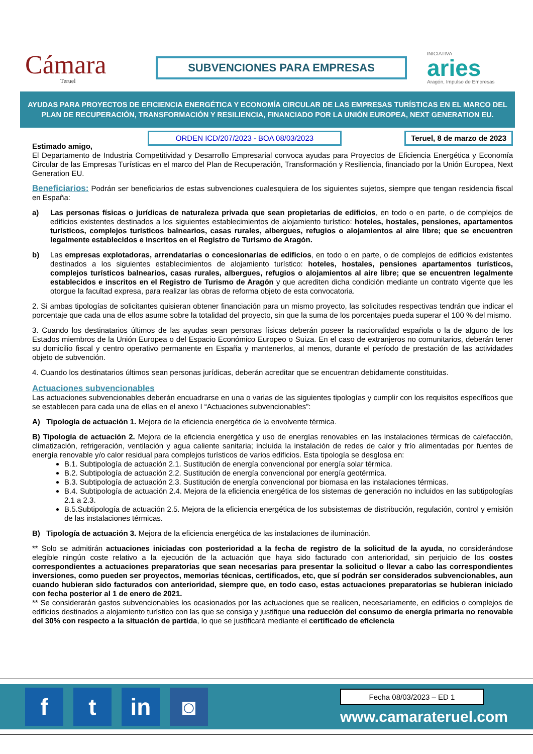Cámara
Teruel
SUBVENCIONES PARA EMPRESAS
INICIATIVA
aries
Aragón, Impulso de Empresas
AYUDAS PARA PROYECTOS DE EFICIENCIA ENERGÉTICA Y ECONOMÍA CIRCULAR DE LAS EMPRESAS TURÍSTICAS EN EL MARCO DEL PLAN DE RECUPERACIÓN, TRANSFORMACIÓN Y RESILIENCIA, FINANCIADO POR LA UNIÓN EUROPEA, NEXT GENERATION EU.
Estimado amigo,
ORDEN ICD/207/2023 - BOA 08/03/2023 Teruel, 8 de marzo de 2023
El Departamento de Industria Competitividad y Desarrollo Empresarial convoca ayudas para Proyectos de Eficiencia Energética y Economía Circular de las Empresas Turísticas en el marco del Plan de Recuperación, Transformación y Resiliencia, financiado por la Unión Europea, Next Generation EU.
Beneficiarios: Podrán ser beneficiarios de estas subvenciones cualesquiera de los siguientes sujetos, siempre que tengan residencia fiscal en España:
a) Las personas físicas o jurídicas de naturaleza privada que sean propietarias de edificios, en todo o en parte, o de complejos de edificios existentes destinados a los siguientes establecimientos de alojamiento turístico: hoteles, hostales, pensiones, apartamentos turísticos, complejos turísticos balnearios, casas rurales, albergues, refugios o alojamientos al aire libre; que se encuentren legalmente establecidos e inscritos en el Registro de Turismo de Aragón.
b) Las empresas explotadoras, arrendatarias o concesionarias de edificios, en todo o en parte, o de complejos de edificios existentes destinados a los siguientes establecimientos de alojamiento turístico: hoteles, hostales, pensiones apartamentos turísticos, complejos turísticos balnearios, casas rurales, albergues, refugios o alojamientos al aire libre; que se encuentren legalmente establecidos e inscritos en el Registro de Turismo de Aragón y que acrediten dicha condición mediante un contrato vigente que les otorgue la facultad expresa, para realizar las obras de reforma objeto de esta convocatoria.
2. Si ambas tipologías de solicitantes quisieran obtener financiación para un mismo proyecto, las solicitudes respectivas tendrán que indicar el porcentaje que cada una de ellos asume sobre la totalidad del proyecto, sin que la suma de los porcentajes pueda superar el 100 % del mismo.
3. Cuando los destinatarios últimos de las ayudas sean personas físicas deberán poseer la nacionalidad española o la de alguno de los Estados miembros de la Unión Europea o del Espacio Económico Europeo o Suiza. En el caso de extranjeros no comunitarios, deberán tener su domicilio fiscal y centro operativo permanente en España y mantenerlos, al menos, durante el período de prestación de las actividades objeto de subvención.
4. Cuando los destinatarios últimos sean personas jurídicas, deberán acreditar que se encuentran debidamente constituidas.
Actuaciones subvencionables
Las actuaciones subvencionables deberán encuadrarse en una o varias de las siguientes tipologías y cumplir con los requisitos específicos que se establecen para cada una de ellas en el anexo I “Actuaciones subvencionables”:
A) Tipología de actuación 1. Mejora de la eficiencia energética de la envolvente térmica.
B) Tipología de actuación 2. Mejora de la eficiencia energética y uso de energías renovables en las instalaciones térmicas de calefacción, climatización, refrigeración, ventilación y agua caliente sanitaria; incluida la instalación de redes de calor y frío alimentadas por fuentes de energía renovable y/o calor residual para complejos turísticos de varios edificios. Esta tipología se desglosa en:
B.1. Subtipología de actuación 2.1. Sustitución de energía convencional por energía solar térmica.
B.2. Subtipología de actuación 2.2. Sustitución de energía convencional por energía geotérmica.
B.3. Subtipología de actuación 2.3. Sustitución de energía convencional por biomasa en las instalaciones térmicas.
B.4. Subtipología de actuación 2.4. Mejora de la eficiencia energética de los sistemas de generación no incluidos en las subtipologías 2.1 a 2.3.
B.5.Subtipología de actuación 2.5. Mejora de la eficiencia energética de los subsistemas de distribución, regulación, control y emisión de las instalaciones térmicas.
B) Tipología de actuación 3. Mejora de la eficiencia energética de las instalaciones de iluminación.
** Solo se admitirán actuaciones iniciadas con posterioridad a la fecha de registro de la solicitud de la ayuda, no considerándose elegible ningún coste relativo a la ejecución de la actuación que haya sido facturado con anterioridad, sin perjuicio de los costes correspondientes a actuaciones preparatorias que sean necesarias para presentar la solicitud o llevar a cabo las correspondientes inversiones, como pueden ser proyectos, memorias técnicas, certificados, etc, que sí podrán ser considerados subvencionables, aun cuando hubieran sido facturados con anterioridad, siempre que, en todo caso, estas actuaciones preparatorias se hubieran iniciado con fecha posterior al 1 de enero de 2021.
** Se considerarán gastos subvencionables los ocasionados por las actuaciones que se realicen, necesariamente, en edificios o complejos de edificios destinados a alojamiento turístico con las que se consiga y justifique una reducción del consumo de energía primaria no renovable del 30% con respecto a la situación de partida, lo que se justificará mediante el certificado de eficiencia
f t in ◙
Fecha 08/03/2023 – ED 1
www.camarateruel.com